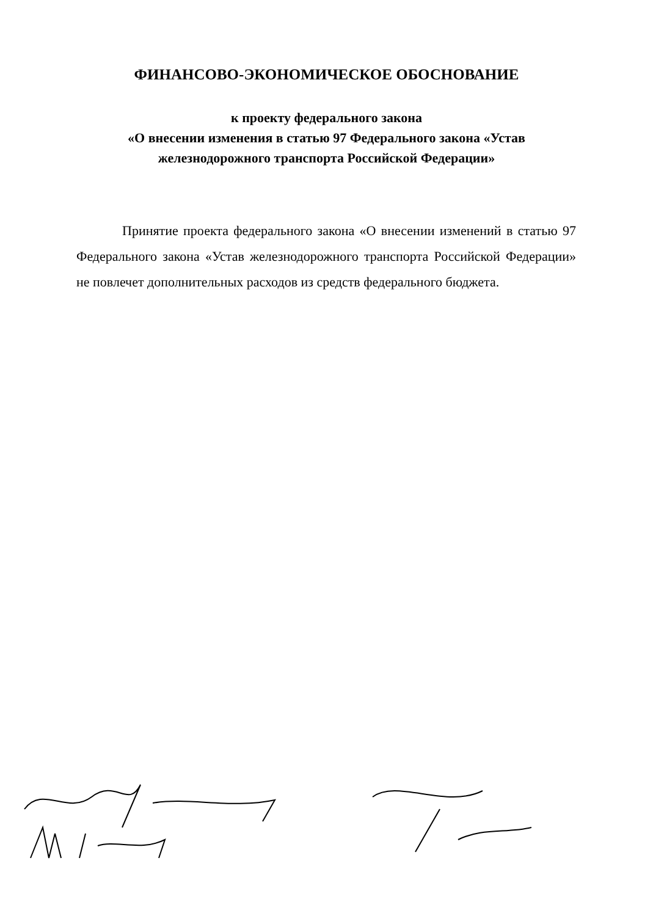ФИНАНСОВО-ЭКОНОМИЧЕСКОЕ ОБОСНОВАНИЕ
к проекту федерального закона
«О внесении изменения в статью 97 Федерального закона «Устав
железнодорожного транспорта Российской Федерации»
Принятие проекта федерального закона «О внесении изменений в статью 97 Федерального закона «Устав железнодорожного транспорта Российской Федерации» не повлечет дополнительных расходов из средств федерального бюджета.